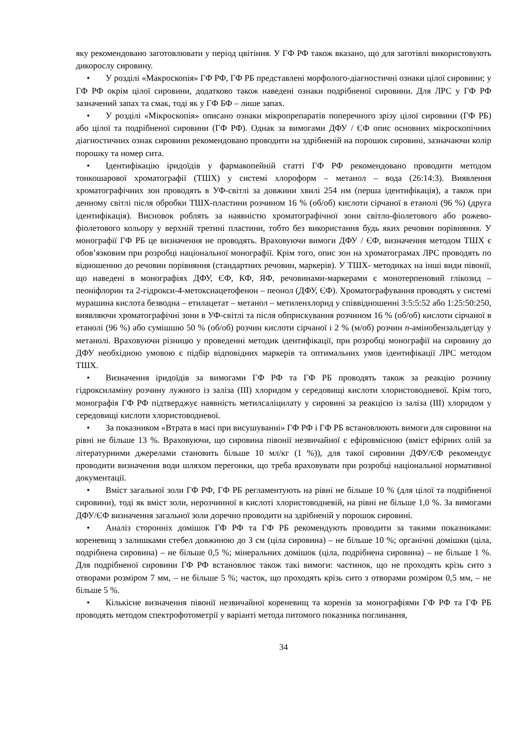яку рекомендовано заготовлювати у період цвітіння. У ГФ РФ також вказано, що для заготівлі використовують дикорослу сировину.
• У розділі «Макроскопія» ГФ РФ, ГФ РБ представлені морфолого-діагностичні ознаки цілої сировини; у ГФ РФ окрім цілої сировини, додатково також наведені ознаки подрібненої сировини. Для ЛРС у ГФ РФ зазначений запах та смак, тоді як у ГФ БФ – лише запах.
• У розділі «Мікроскопія» описано ознаки мікропрепаратів поперечного зрізу цілої сировини (ГФ РБ) або цілої та подрібненої сировини (ГФ РФ). Однак за вимогами ДФУ / ЄФ опис основних мікроскопічних діагностичних ознак сировини рекомендовано проводити на здрібненій на порошок сировині, зазначаючи колір порошку та номер сита.
• Ідентифікацію іридоїдів у фармакопейній статті ГФ РФ рекомендовано проводити методом тонкошарової хроматографії (ТШХ) у системі хлороформ – метанол – вода (26:14:3). Виявлення хроматографічних зон проводять в УФ-світлі за довжини хвилі 254 нм (перша ідентифікація), а також при денному світлі після обробки ТШХ-пластини розчином 16 % (об/об) кислоти сірчаної в етанолі (96 %) (друга ідентифікація). Висновок роблять за наявністю хроматографічної зони світло-фіолетового або рожево-фіолетового кольору у верхній третині пластини, тобто без використання будь яких речовин порівняння. У монографії ГФ РБ це визначення не проводять. Враховуючи вимоги ДФУ / ЄФ, визначення методом ТШХ є обов’язковим при розробці національної монографії. Крім того, опис зон на хроматограмах ЛРС проводять по відношенню до речовин порівняння (стандартних речовин, маркерів). У ТШХ- методиках на інші види півонії, що наведені в монографіях ДФУ, ЄФ, КФ, ЯФ, речовинами-маркерами є монотерпеновий глікозид – пеоніфлорин та 2-гідрокси-4-метоксиацетофенон – пеонол (ДФУ, ЄФ). Хроматографування проводять у системі мурашина кислота безводна – етилацетат – метанол – метиленхлорид у співвідношенні 3:5:5:52 або 1:25:50:250, виявляючи хроматографічні зони в УФ-світлі та після обприскування розчином 16 % (об/об) кислоти сірчаної в етанолі (96 %) або сумішшю 50 % (об/об) розчин кислоти сірчаної і 2 % (м/об) розчин п-амінобензальдегіду у метанолі. Враховуючи різницю у проведенні методик ідентифікації, при розробці монографії на сировину до ДФУ необхідною умовою є підбір відповідних маркерів та оптимальних умов ідентифікації ЛРС методом ТШХ.
• Визначення іридоїдів за вимогами ГФ РФ та ГФ РБ проводять також за реакцію розчину гідроксиламіну розчину лужного із заліза (ІІІ) хлоридом у середовищі кислоти хлористоводневої. Крім того, монографія ГФ РФ підтверджує наявність метилсаліцилату у сировині за реакцією із заліза (ІІІ) хлоридом у середовищі кислоти хлористоводневої.
• За показником «Втрата в масі при висушуванні» ГФ РФ і ГФ РБ встановлюють вимоги для сировини на рівні не більше 13 %. Враховуючи, що сировина півонії незвичайної є ефіровмісною (вміст ефірних олій за літературними джерелами становить більше 10 мл/кг (1 %)), для такої сировини ДФУ/ЄФ рекомендує проводити визначення води шляхом перегонки, що треба враховувати при розробці національної нормативної документації.
• Вміст загальної золи ГФ РФ, ГФ РБ регламентують на рівні не більше 10 % (для цілої та подрібненої сировини), тоді як вміст золи, нерозчинної в кислоті хлористоводневій, на рівні не більше 1,0 %. За вимогами ДФУ/ЄФ визначення загальної золи доречно проводити на здрібненій у порошок сировині.
• Аналіз сторонніх домішок ГФ РФ та ГФ РБ рекомендують проводити за такими показниками: кореневищ з залишками стебел довжиною до 3 см (ціла сировина) – не більше 10 %; органічні домішки (ціла, подрібнена сировина) – не більше 0,5 %; мінеральних домішок (ціла, подрібнена сировина) – не більше 1 %. Для подрібненої сировини ГФ РФ встановлює також такі вимоги: частинок, що не проходять крізь сито з отворами розміром 7 мм, – не більше 5 %; часток, що проходять крізь сито з отворами розміром 0,5 мм, – не більше 5 %.
• Кількісне визначення півонії незвичайної кореневищ та коренів за монографіями ГФ РФ та ГФ РБ проводять методом спектрофотометрії у варіанті метода питомого показника поглинання,
34